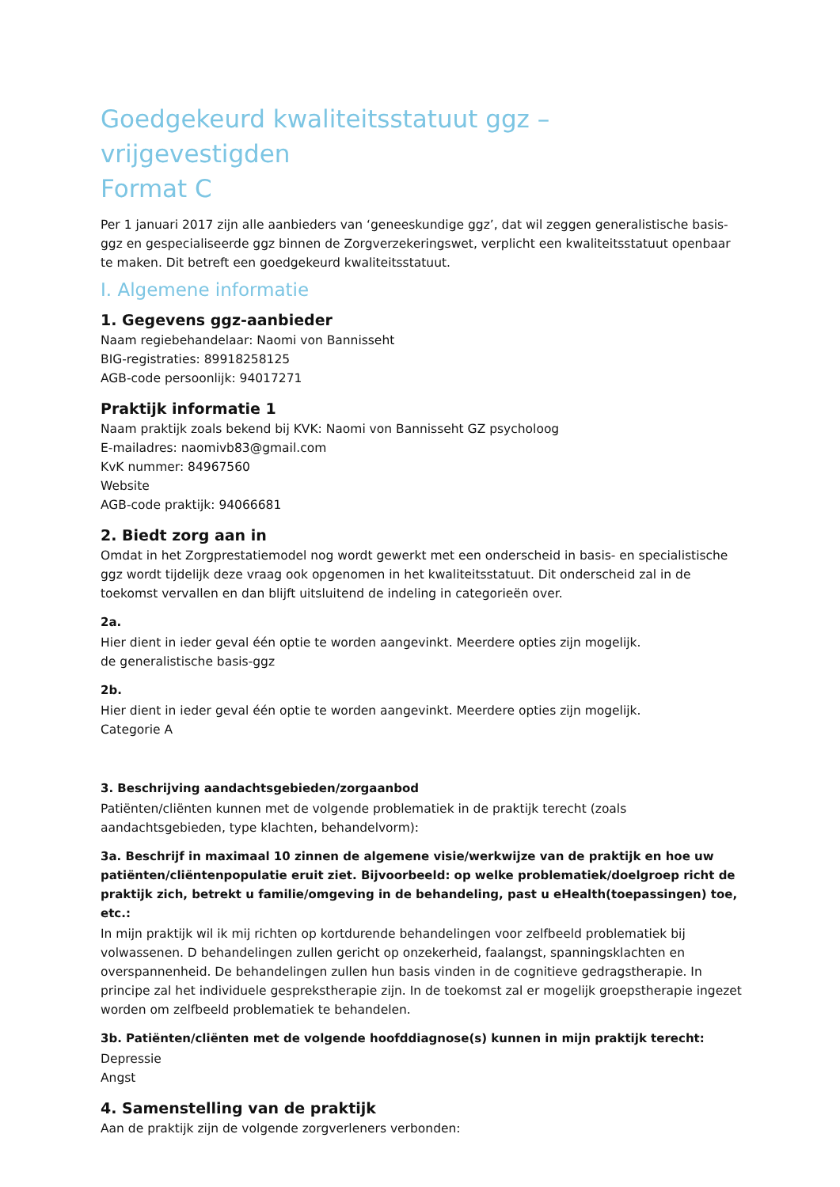Goedgekeurd kwaliteitsstatuut ggz – vrijgevestigden
Format C
Per 1 januari 2017 zijn alle aanbieders van ‘geneeskundige ggz’, dat wil zeggen generalistische basis-ggz en gespecialiseerde ggz binnen de Zorgverzekeringswet, verplicht een kwaliteitsstatuut openbaar te maken. Dit betreft een goedgekeurd kwaliteitsstatuut.
I. Algemene informatie
1. Gegevens ggz-aanbieder
Naam regiebehandelaar: Naomi von Bannisseht
BIG-registraties: 89918258125
AGB-code persoonlijk: 94017271
Praktijk informatie 1
Naam praktijk zoals bekend bij KVK: Naomi von Bannisseht GZ psycholoog
E-mailadres: naomivb83@gmail.com
KvK nummer: 84967560
Website
AGB-code praktijk: 94066681
2. Biedt zorg aan in
Omdat in het Zorgprestatiemodel nog wordt gewerkt met een onderscheid in basis- en specialistische ggz wordt tijdelijk deze vraag ook opgenomen in het kwaliteitsstatuut. Dit onderscheid zal in de toekomst vervallen en dan blijft uitsluitend de indeling in categorieën over.
2a.
Hier dient in ieder geval één optie te worden aangevinkt. Meerdere opties zijn mogelijk.
de generalistische basis-ggz
2b.
Hier dient in ieder geval één optie te worden aangevinkt. Meerdere opties zijn mogelijk.
Categorie A
3. Beschrijving aandachtsgebieden/zorgaanbod
Patiënten/cliënten kunnen met de volgende problematiek in de praktijk terecht (zoals aandachtsgebieden, type klachten, behandelvorm):
3a. Beschrijf in maximaal 10 zinnen de algemene visie/werkwijze van de praktijk en hoe uw patiënten/cliëntenpopulatie eruit ziet. Bijvoorbeeld: op welke problematiek/doelgroep richt de praktijk zich, betrekt u familie/omgeving in de behandeling, past u eHealth(toepassingen) toe, etc.:
In mijn praktijk wil ik mij richten op kortdurende behandelingen voor zelfbeeld problematiek bij volwassenen. D behandelingen zullen gericht op onzekerheid, faalangst, spanningsklachten en overspannenheid. De behandelingen zullen hun basis vinden in de cognitieve gedragstherapie. In principe zal het individuele gesprekstherapie zijn. In de toekomst zal er mogelijk groepstherapie ingezet worden om zelfbeeld problematiek te behandelen.
3b. Patiënten/cliënten met de volgende hoofddiagnose(s) kunnen in mijn praktijk terecht:
Depressie
Angst
4. Samenstelling van de praktijk
Aan de praktijk zijn de volgende zorgverleners verbonden: